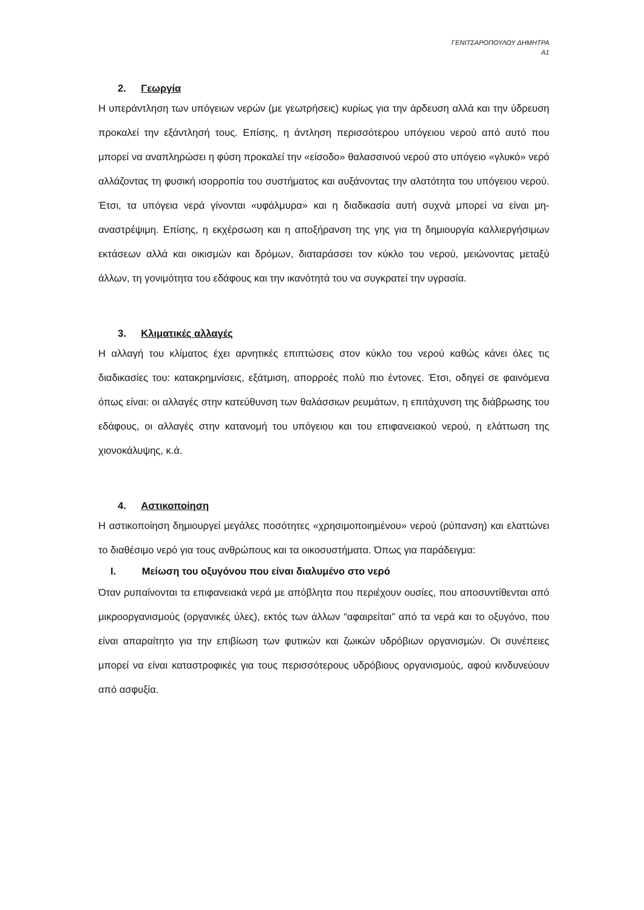ΓΕΝΙΤΣΑΡΟΠΟΥΛΟΥ ΔΗΜΗΤΡΑ
Α1
2. Γεωργία
Η υπεράντληση των υπόγειων νερών (με γεωτρήσεις) κυρίως για την άρδευση αλλά και την ύδρευση προκαλεί την εξάντλησή τους. Επίσης, η άντληση περισσότερου υπόγειου νερού από αυτό που μπορεί να αναπληρώσει η φύση προκαλεί την «είσοδο» θαλασσινού νερού στο υπόγειο «γλυκό» νερό αλλάζοντας τη φυσική ισορροπία του συστήματος και αυξάνοντας την αλατότητα του υπόγειου νερού. Έτσι, τα υπόγεια νερά γίνονται «υφάλμυρα» και η διαδικασία αυτή συχνά μπορεί να είναι μη-αναστρέψιμη. Επίσης, η εκχέρσωση και η αποξήρανση της γης για τη δημιουργία καλλιεργήσιμων εκτάσεων αλλά και οικισμών και δρόμων, διαταράσσει τον κύκλο του νερού, μειώνοντας μεταξύ άλλων, τη γονιμότητα του εδάφους και την ικανότητά του να συγκρατεί την υγρασία.
3. Κλιματικές αλλαγές
Η αλλαγή του κλίματος έχει αρνητικές επιπτώσεις στον κύκλο του νερού καθώς κάνει όλες τις διαδικασίες του: κατακρημνίσεις, εξάτμιση, απορροές πολύ πιο έντονες. Έτσι, οδηγεί σε φαινόμενα όπως είναι: οι αλλαγές στην κατεύθυνση των θαλάσσιων ρευμάτων, η επιτάχυνση της διάβρωσης του εδάφους, οι αλλαγές στην κατανομή του υπόγειου και του επιφανειακού νερού, η ελάττωση της χιονοκάλυψης, κ.ά.
4. Αστικοποίηση
Η αστικοποίηση δημιουργεί μεγάλες ποσότητες «χρησιμοποιημένου» νερού (ρύπανση) και ελαττώνει το διαθέσιμο νερό για τους ανθρώπους και τα οικοσυστήματα. Όπως για παράδειγμα:
I. Μείωση του οξυγόνου που είναι διαλυμένο στο νερό
Όταν ρυπαίνονται τα επιφανειακά νερά με απόβλητα που περιέχουν ουσίες, που αποσυντίθενται από μικροοργανισμούς (οργανικές ύλες), εκτός των άλλων “αφαιρείται” από τα νερά και το οξυγόνο, που είναι απαραίτητο για την επιβίωση των φυτικών και ζωικών υδρόβιων οργανισμών. Οι συνέπειες μπορεί να είναι καταστροφικές για τους περισσότερους υδρόβιους οργανισμούς, αφού κινδυνεύουν από ασφυξία.